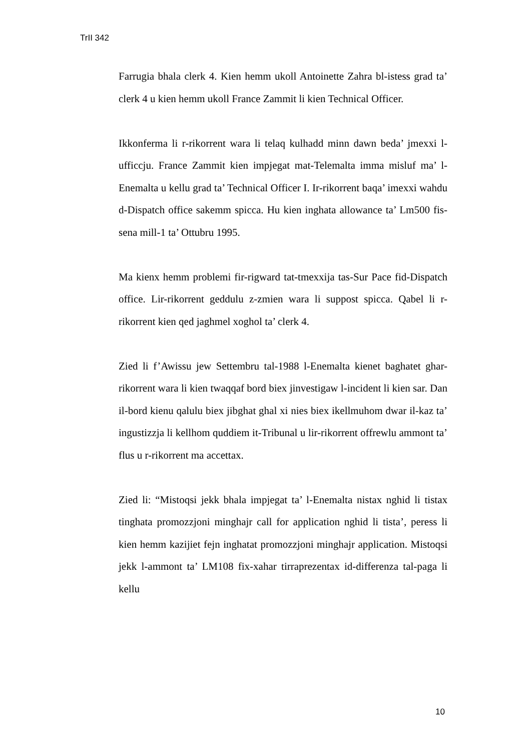TrII 342
Farrugia bhala clerk 4. Kien hemm ukoll Antoinette Zahra bl-istess grad ta’ clerk 4 u kien hemm ukoll France Zammit li kien Technical Officer.
Ikkonferma li r-rikorrent wara li telaq kulhadd minn dawn beda’ jmexxi l-ufficcju. France Zammit kien impjegat mat-Telemalta imma misluf ma’ l-Enemalta u kellu grad ta’ Technical Officer I. Ir-rikorrent baqa’ imexxi wahdu d-Dispatch office sakemm spicca. Hu kien inghata allowance ta’ Lm500 fis-sena mill-1 ta’ Ottubru 1995.
Ma kienx hemm problemi fir-rigward tat-tmexxija tas-Sur Pace fid-Dispatch office. Lir-rikorrent geddulu z-zmien wara li suppost spicca. Qabel li r-rikorrent kien qed jaghmel xoghol ta’ clerk 4.
Zied li f’Awissu jew Settembru tal-1988 l-Enemalta kienet baghatet ghar-rikorrent wara li kien twaqqaf bord biex jinvestigaw l-incident li kien sar. Dan il-bord kienu qalulu biex jibghat ghal xi nies biex ikellmuhom dwar il-kaz ta’ ingustizzja li kellhom quddiem it-Tribunal u lir-rikorrent offrewlu ammont ta’ flus u r-rikorrent ma accettax.
Zied li: “Mistoqsi jekk bhala impjegat ta’ l-Enemalta nistax nghid li tistax tinghata promozzjoni minghajr call for application nghid li tista’, peress li kien hemm kazijiet fejn inghatat promozzjoni minghajr application. Mistoqsi jekk l-ammont ta’ LM108 fix-xahar tirraprezentax id-differenza tal-paga li kellu
10